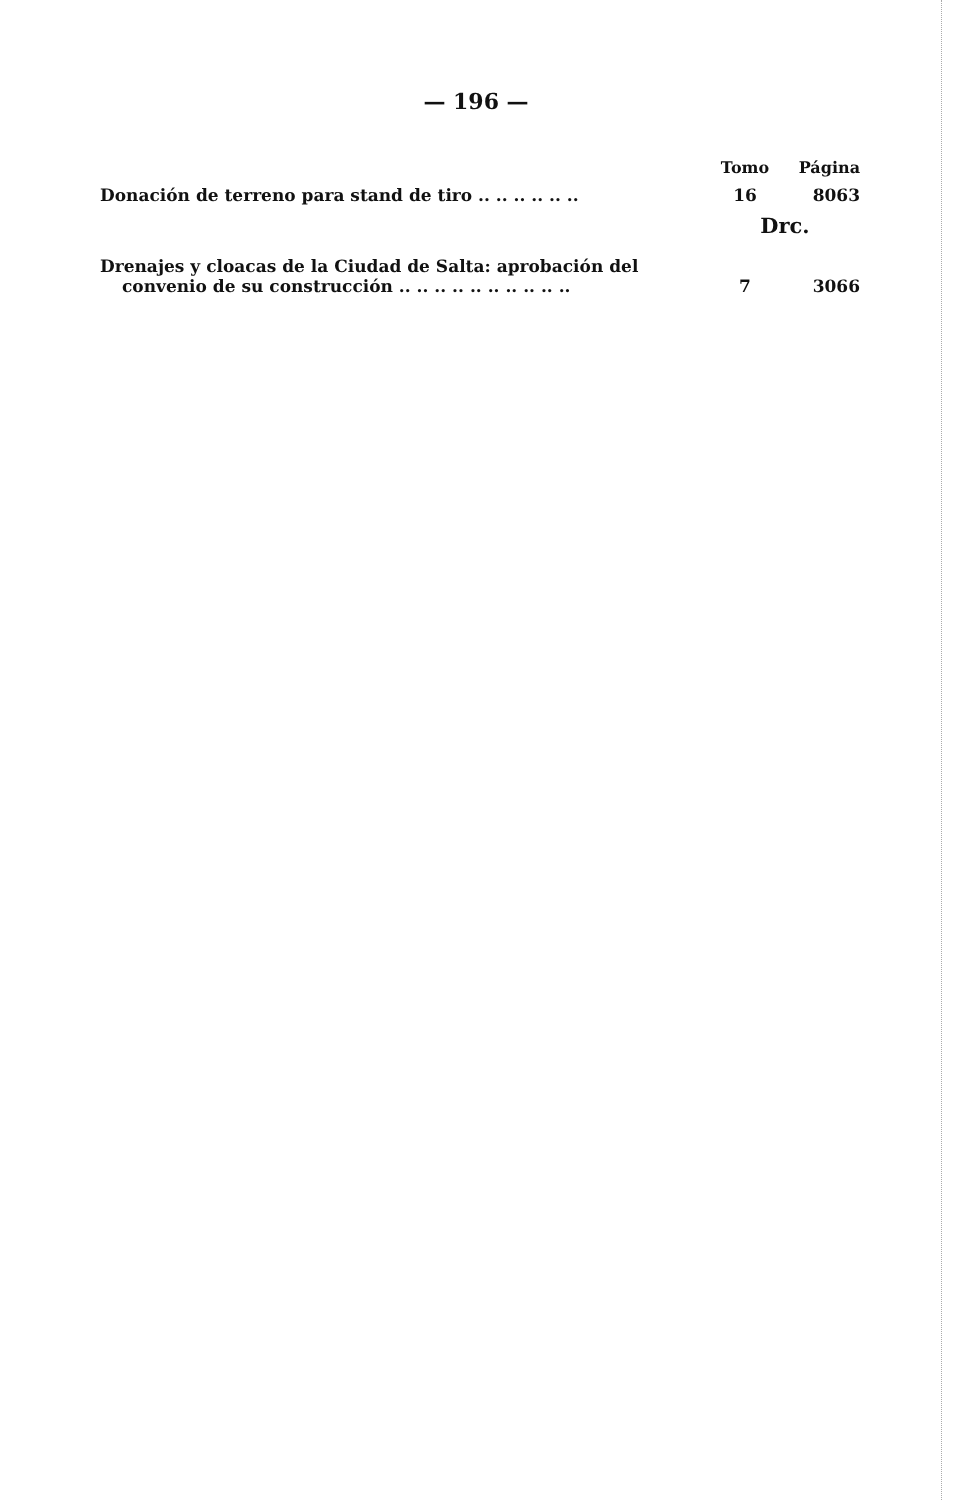— 196 —
| | Tomo | Página |
| --- | --- | --- |
| Donación de terreno para stand de tiro .. .. .. .. .. .. | 16 | 8063 |
| | Drc. | |
| Drenajes y cloacas de la Ciudad de Salta: aprobación del convenio de su construcción .. .. .. .. .. .. .. .. .. .. | 7 | 3066 |